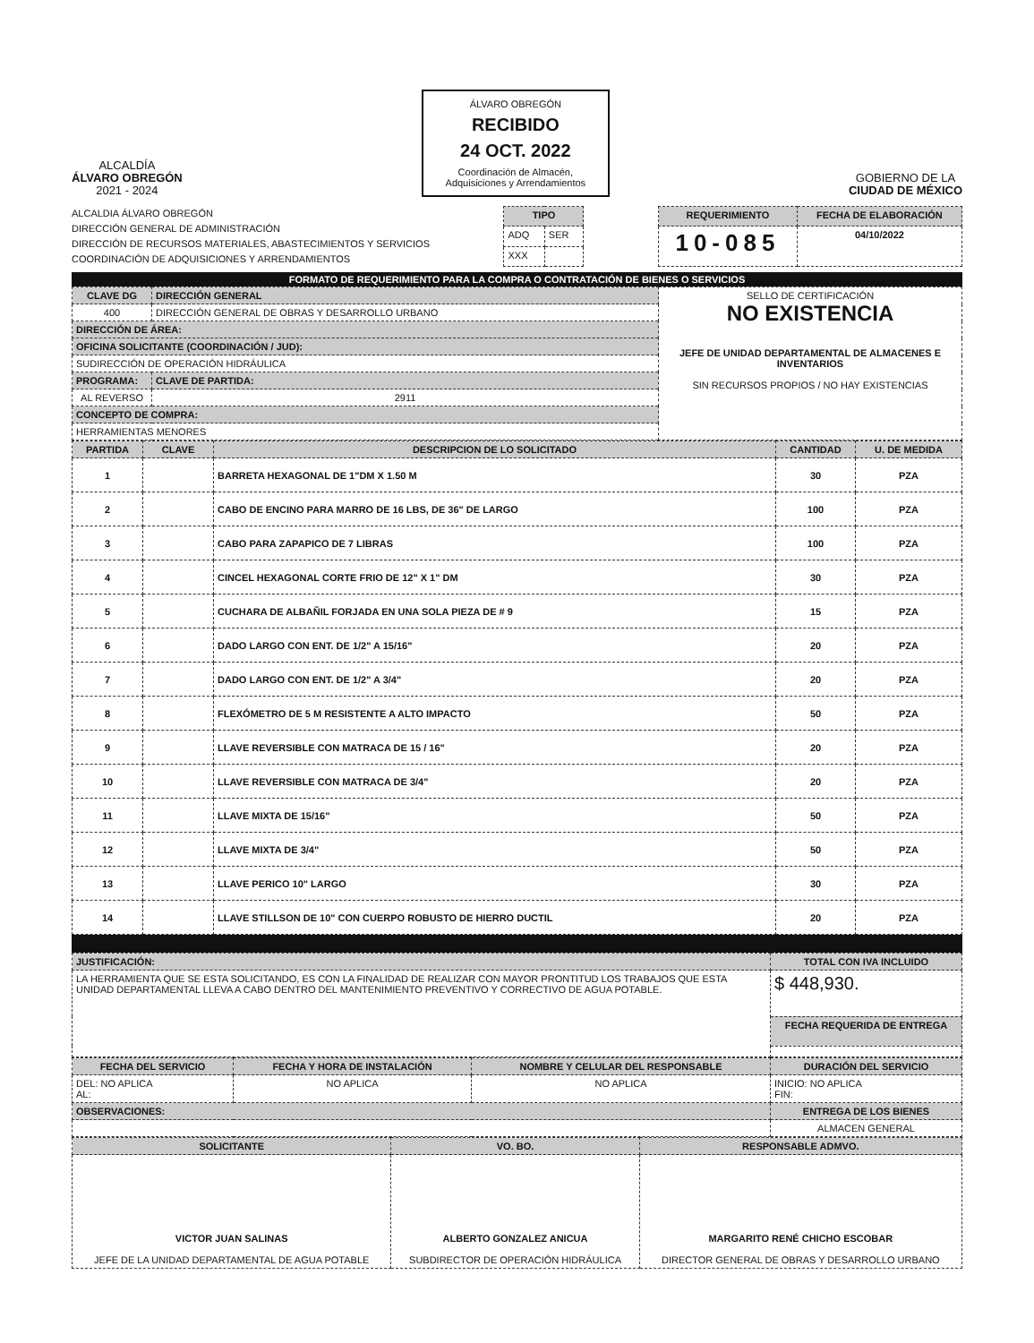ALCALDÍA
ÁLVARO OBREGÓN
2021 - 2024
ÁLVARO OBREGÓN
RECIBIDO
24 OCT. 2022
Coordinación de Almacén, Adquisiciones y Arrendamientos
GOBIERNO DE LA
CIUDAD DE MÉXICO
ALCALDIA ÁLVARO OBREGÓN
DIRECCIÓN GENERAL DE ADMINISTRACIÓN
DIRECCIÓN DE RECURSOS MATERIALES, ABASTECIMIENTOS Y SERVICIOS
COORDINACIÓN DE ADQUISICIONES Y ARRENDAMIENTOS
| TIPO | |
| --- | --- |
| ADQ | SER |
| XXX | |
| REQUERIMIENTO | FECHA DE ELABORACIÓN |
| --- | --- |
| 10-085 | 04/10/2022 |
FORMATO DE REQUERIMIENTO PARA LA COMPRA O CONTRATACIÓN DE BIENES O SERVICIOS
| CLAVE DG | DIRECCIÓN GENERAL | | SELLO DE CERTIFICACIÓN NO EXISTENCIA JEFE DE UNIDAD DEPARTAMENTAL DE ALMACENES E INVENTARIOS SIN RECURSOS PROPIOS / NO HAY EXISTENCIAS |
| 400 | DIRECCIÓN GENERAL DE OBRAS Y DESARROLLO URBANO | | |
| DIRECCIÓN DE ÁREA: | | | |
| OFICINA SOLICITANTE (COORDINACIÓN / JUD): | | | |
| SUDIRECCIÓN DE OPERACIÓN HIDRÁULICA | | | |
| PROGRAMA: | | CLAVE DE PARTIDA: | |
| AL REVERSO | | 2911 | |
| CONCEPTO DE COMPRA: | | | |
| HERRAMIENTAS MENORES | | | |
| PARTIDA | CLAVE | DESCRIPCION DE LO SOLICITADO | CANTIDAD | U. DE MEDIDA |
| --- | --- | --- | --- | --- |
| 1 | | BARRETA HEXAGONAL DE 1"DM X 1.50 M | 30 | PZA |
| 2 | | CABO DE ENCINO PARA MARRO DE 16 LBS, DE 36" DE LARGO | 100 | PZA |
| 3 | | CABO PARA ZAPAPICO DE 7 LIBRAS | 100 | PZA |
| 4 | | CINCEL HEXAGONAL CORTE FRIO DE 12" X 1" DM | 30 | PZA |
| 5 | | CUCHARA DE ALBAÑIL FORJADA EN UNA SOLA PIEZA DE # 9 | 15 | PZA |
| 6 | | DADO LARGO CON ENT. DE 1/2" A 15/16" | 20 | PZA |
| 7 | | DADO LARGO CON ENT. DE 1/2" A 3/4" | 20 | PZA |
| 8 | | FLEXÓMETRO DE 5 M RESISTENTE A ALTO IMPACTO | 50 | PZA |
| 9 | | LLAVE REVERSIBLE CON MATRACA DE 15 / 16" | 20 | PZA |
| 10 | | LLAVE REVERSIBLE CON MATRACA DE 3/4" | 20 | PZA |
| 11 | | LLAVE MIXTA DE 15/16" | 50 | PZA |
| 12 | | LLAVE MIXTA DE 3/4" | 50 | PZA |
| 13 | | LLAVE PERICO 10" LARGO | 30 | PZA |
| 14 | | LLAVE STILLSON DE 10" CON CUERPO ROBUSTO DE HIERRO DUCTIL | 20 | PZA |
| JUSTIFICACIÓN: | TOTAL CON IVA INCLUIDO |
| --- | --- |
| LA HERRAMIENTA QUE SE ESTA SOLICITANDO, ES CON LA FINALIDAD DE REALIZAR CON MAYOR PRONTITUD LOS TRABAJOS QUE ESTA UNIDAD DEPARTAMENTAL LLEVA A CABO DENTRO DEL MANTENIMIENTO PREVENTIVO Y CORRECTIVO DE AGUA POTABLE. | $ 448,930. |
| | FECHA REQUERIDA DE ENTREGA |
| FECHA DEL SERVICIO | FECHA Y HORA DE INSTALACIÓN | NOMBRE Y CELULAR DEL RESPONSABLE | DURACIÓN DEL SERVICIO |
| --- | --- | --- | --- |
| DEL: NO APLICA AL: | NO APLICA | NO APLICA | INICIO: NO APLICA FIN: |
| OBSERVACIONES: | | | ENTREGA DE LOS BIENES |
| | | | ALMACEN GENERAL |
| SOLICITANTE | VO. BO. | RESPONSABLE ADMVO. |
| --- | --- | --- |
| VICTOR JUAN SALINAS JEFE DE LA UNIDAD DEPARTAMENTAL DE AGUA POTABLE | ALBERTO GONZALEZ ANICUA SUBDIRECTOR DE OPERACIÓN HIDRÁULICA | MARGARITO RENÉ CHICHO ESCOBAR DIRECTOR GENERAL DE OBRAS Y DESARROLLO URBANO |